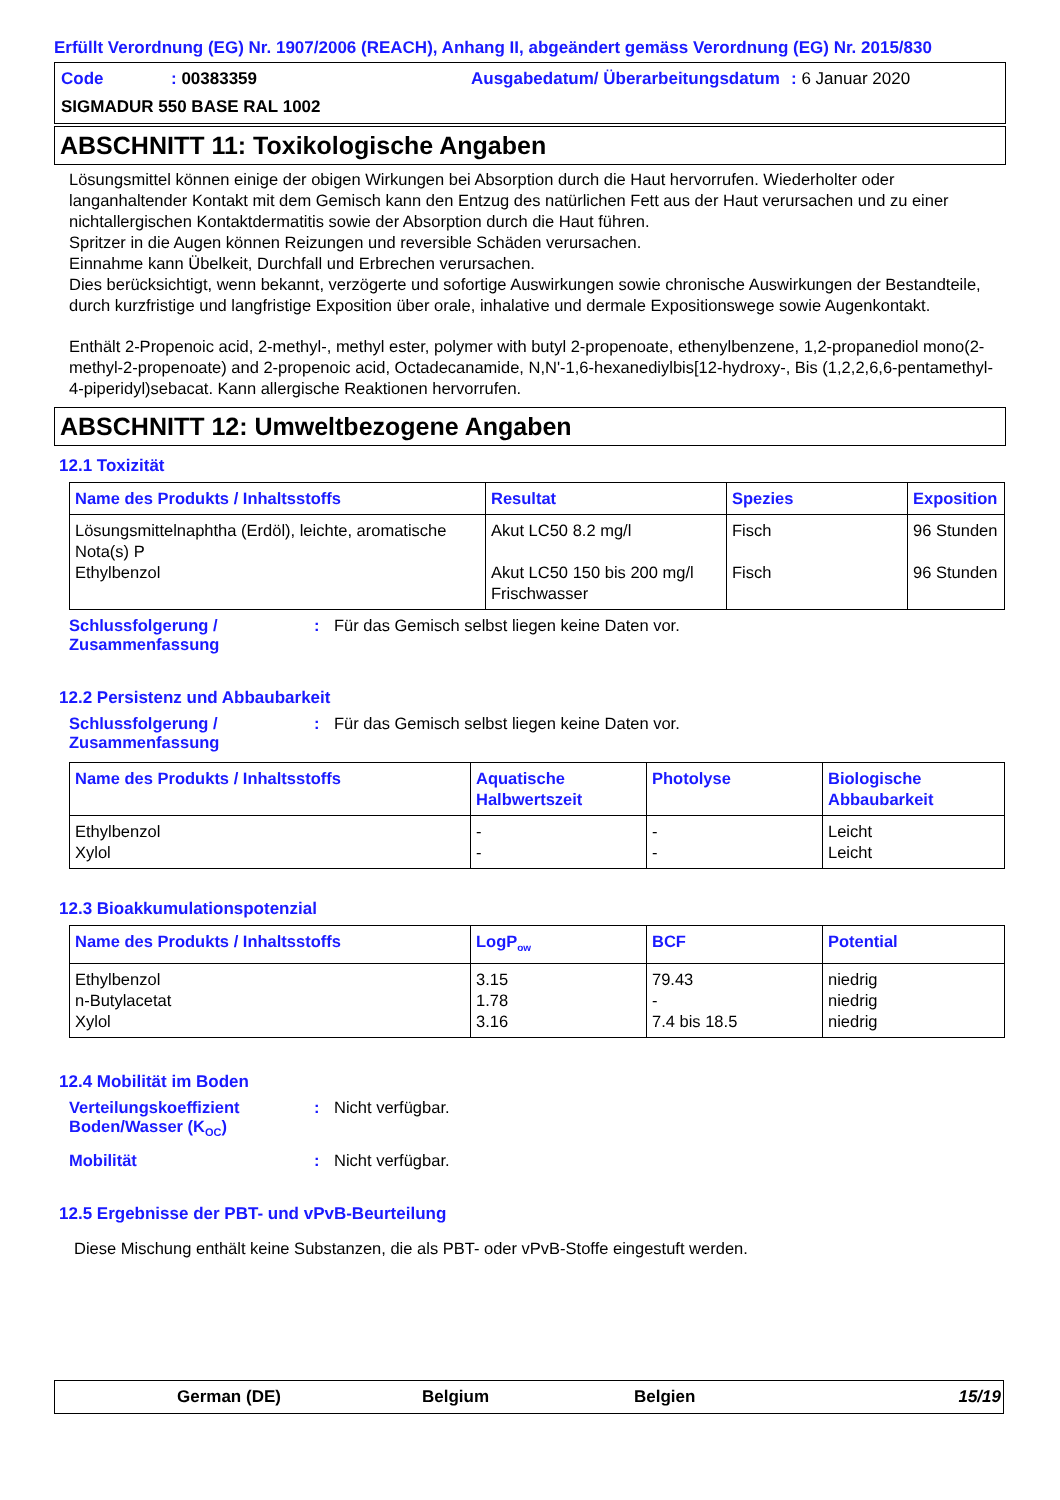Erfüllt Verordnung (EG) Nr. 1907/2006 (REACH), Anhang II, abgeändert gemäss Verordnung (EG) Nr. 2015/830
| Code | : 00383359 | Ausgabedatum/ Überarbeitungsdatum | : 6 Januar 2020 |
SIGMADUR 550 BASE RAL 1002
ABSCHNITT 11: Toxikologische Angaben
Lösungsmittel können einige der obigen Wirkungen bei Absorption durch die Haut hervorrufen. Wiederholter oder langanhaltender Kontakt mit dem Gemisch kann den Entzug des natürlichen Fett aus der Haut verursachen und zu einer nichtallergischen Kontaktdermatitis sowie der Absorption durch die Haut führen.
Spritzer in die Augen können Reizungen und reversible Schäden verursachen.
Einnahme kann Übelkeit, Durchfall und Erbrechen verursachen.
Dies berücksichtigt, wenn bekannt, verzögerte und sofortige Auswirkungen sowie chronische Auswirkungen der Bestandteile, durch kurzfristige und langfristige Exposition über orale, inhalative und dermale Expositionswege sowie Augenkontakt.
Enthält 2-Propenoic acid, 2-methyl-, methyl ester, polymer with butyl 2-propenoate, ethenylbenzene, 1,2-propanediol mono(2-methyl-2-propenoate) and 2-propenoic acid, Octadecanamide, N,N'-1,6-hexanediylbis[12-hydroxy-, Bis (1,2,2,6,6-pentamethyl-4-piperidyl)sebacat. Kann allergische Reaktionen hervorrufen.
ABSCHNITT 12: Umweltbezogene Angaben
12.1 Toxizität
| Name des Produkts / Inhaltsstoffs | Resultat | Spezies | Exposition |
| --- | --- | --- | --- |
| Lösungsmittelnaphtha (Erdöl), leichte, aromatische Nota(s) P Ethylbenzol | Akut LC50 8.2 mg/l Akut LC50 150 bis 200 mg/l Frischwasser | Fisch Fisch | 96 Stunden 96 Stunden |
Schlussfolgerung / Zusammenfassung
: Für das Gemisch selbst liegen keine Daten vor.
12.2 Persistenz und Abbaubarkeit
Schlussfolgerung / Zusammenfassung
: Für das Gemisch selbst liegen keine Daten vor.
| Name des Produkts / Inhaltsstoffs | Aquatische Halbwertszeit | Photolyse | Biologische Abbaubarkeit |
| --- | --- | --- | --- |
| Ethylbenzol Xylol | - - | - - | Leicht Leicht |
12.3 Bioakkumulationspotenzial
| Name des Produkts / Inhaltsstoffs | LogP<sub>ow</sub> | BCF | Potential |
| --- | --- | --- | --- |
| Ethylbenzol n-Butylacetat Xylol | 3.15 1.78 3.16 | 79.43 - 7.4 bis 18.5 | niedrig niedrig niedrig |
12.4 Mobilität im Boden
Verteilungskoeffizient Boden/Wasser (K<sub>OC</sub>)
: Nicht verfügbar.
Mobilität : Nicht verfügbar.
12.5 Ergebnisse der PBT- und vPvB-Beurteilung
Diese Mischung enthält keine Substanzen, die als PBT- oder vPvB-Stoffe eingestuft werden.
German (DE) Belgium Belgien 15/19